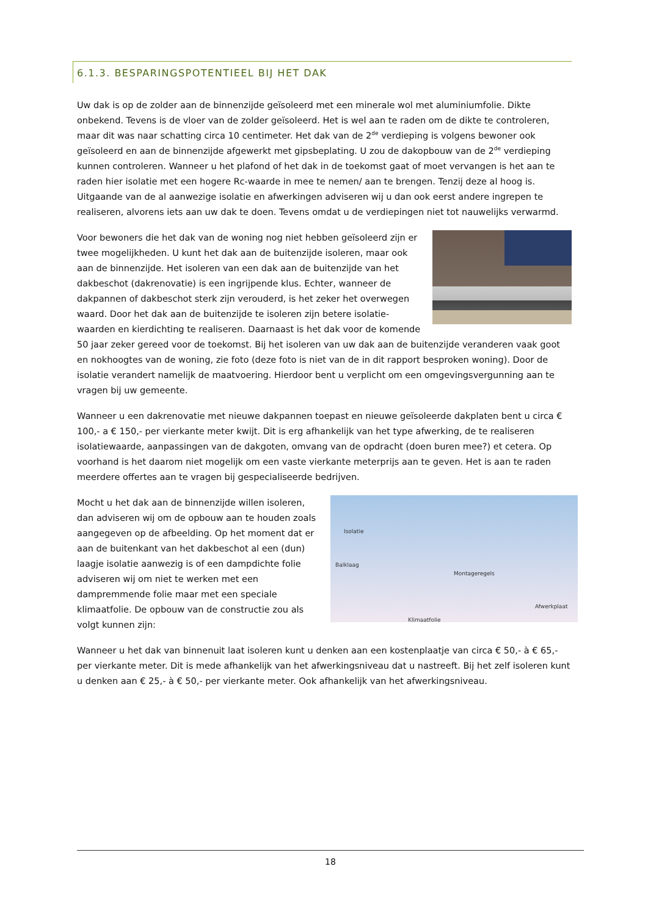6.1.3. BESPARINGSPOTENTIEEL BIJ HET DAK
Uw dak is op de zolder aan de binnenzijde geïsoleerd met een minerale wol met aluminiumfolie. Dikte onbekend. Tevens is de vloer van de zolder geïsoleerd. Het is wel aan te raden om de dikte te controleren, maar dit was naar schatting circa 10 centimeter. Het dak van de 2<sup>de</sup> verdieping is volgens bewoner ook geïsoleerd en aan de binnenzijde afgewerkt met gipsbeplating. U zou de dakopbouw van de 2<sup>de</sup> verdieping kunnen controleren. Wanneer u het plafond of het dak in de toekomst gaat of moet vervangen is het aan te raden hier isolatie met een hogere Rc-waarde in mee te nemen/ aan te brengen. Tenzij deze al hoog is. Uitgaande van de al aanwezige isolatie en afwerkingen adviseren wij u dan ook eerst andere ingrepen te realiseren, alvorens iets aan uw dak te doen. Tevens omdat u de verdiepingen niet tot nauwelijks verwarmd.
Voor bewoners die het dak van de woning nog niet hebben geïsoleerd zijn er twee mogelijkheden. U kunt het dak aan de buitenzijde isoleren, maar ook aan de binnenzijde. Het isoleren van een dak aan de buitenzijde van het dakbeschot (dakrenovatie) is een ingrijpende klus. Echter, wanneer de dakpannen of dakbeschot sterk zijn verouderd, is het zeker het overwegen waard. Door het dak aan de buitenzijde te isoleren zijn betere isolatie-waarden en kierdichting te realiseren. Daarnaast is het dak voor de komende 50 jaar zeker gereed voor de toekomst. Bij het isoleren van uw dak aan de buitenzijde veranderen vaak goot en nokhoogtes van de woning, zie foto (deze foto is niet van de in dit rapport besproken woning). Door de isolatie verandert namelijk de maatvoering. Hierdoor bent u verplicht om een omgevingsvergunning aan te vragen bij uw gemeente.
Wanneer u een dakrenovatie met nieuwe dakpannen toepast en nieuwe geïsoleerde dakplaten bent u circa € 100,- a € 150,- per vierkante meter kwijt. Dit is erg afhankelijk van het type afwerking, de te realiseren isolatiewaarde, aanpassingen van de dakgoten, omvang van de opdracht (doen buren mee?) et cetera. Op voorhand is het daarom niet mogelijk om een vaste vierkante meterprijs aan te geven. Het is aan te raden meerdere offertes aan te vragen bij gespecialiseerde bedrijven.
Isolatie
Balklaag
Montageregels
Afwerkplaat
Klimaatfolie Mocht u het dak aan de binnenzijde willen isoleren, dan adviseren wij om de opbouw aan te houden zoals aangegeven op de afbeelding. Op het moment dat er aan de buitenkant van het dakbeschot al een (dun) laagje isolatie aanwezig is of een dampdichte folie adviseren wij om niet te werken met een dampremmende folie maar met een speciale klimaatfolie. De opbouw van de constructie zou als volgt kunnen zijn:
Wanneer u het dak van binnenuit laat isoleren kunt u denken aan een kostenplaatje van circa € 50,- à € 65,- per vierkante meter. Dit is mede afhankelijk van het afwerkingsniveau dat u nastreeft. Bij het zelf isoleren kunt u denken aan € 25,- à € 50,- per vierkante meter. Ook afhankelijk van het afwerkingsniveau.
18